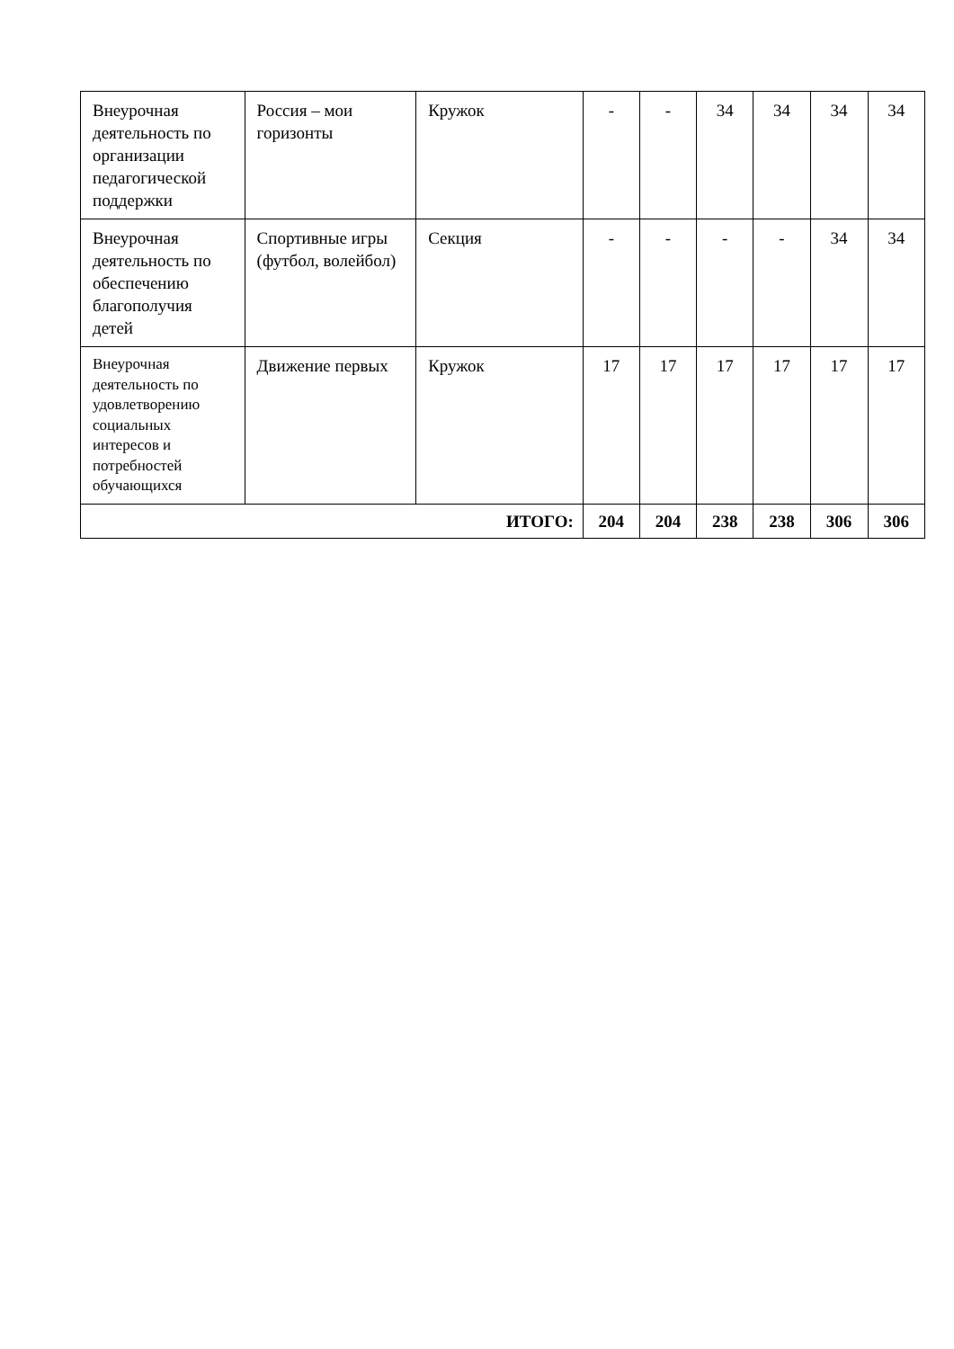| Внеурочная деятельность по организации педагогической поддержки | Россия – мои горизонты | Кружок | - | - | 34 | 34 | 34 | 34 |
| Внеурочная деятельность по обеспечению благополучия детей | Спортивные игры (футбол, волейбол) | Секция | - | - | - | - | 34 | 34 |
| Внеурочная деятельность по удовлетворению социальных интересов и потребностей обучающихся | Движение первых | Кружок | 17 | 17 | 17 | 17 | 17 | 17 |
| ИТОГО: | | | 204 | 204 | 238 | 238 | 306 | 306 |